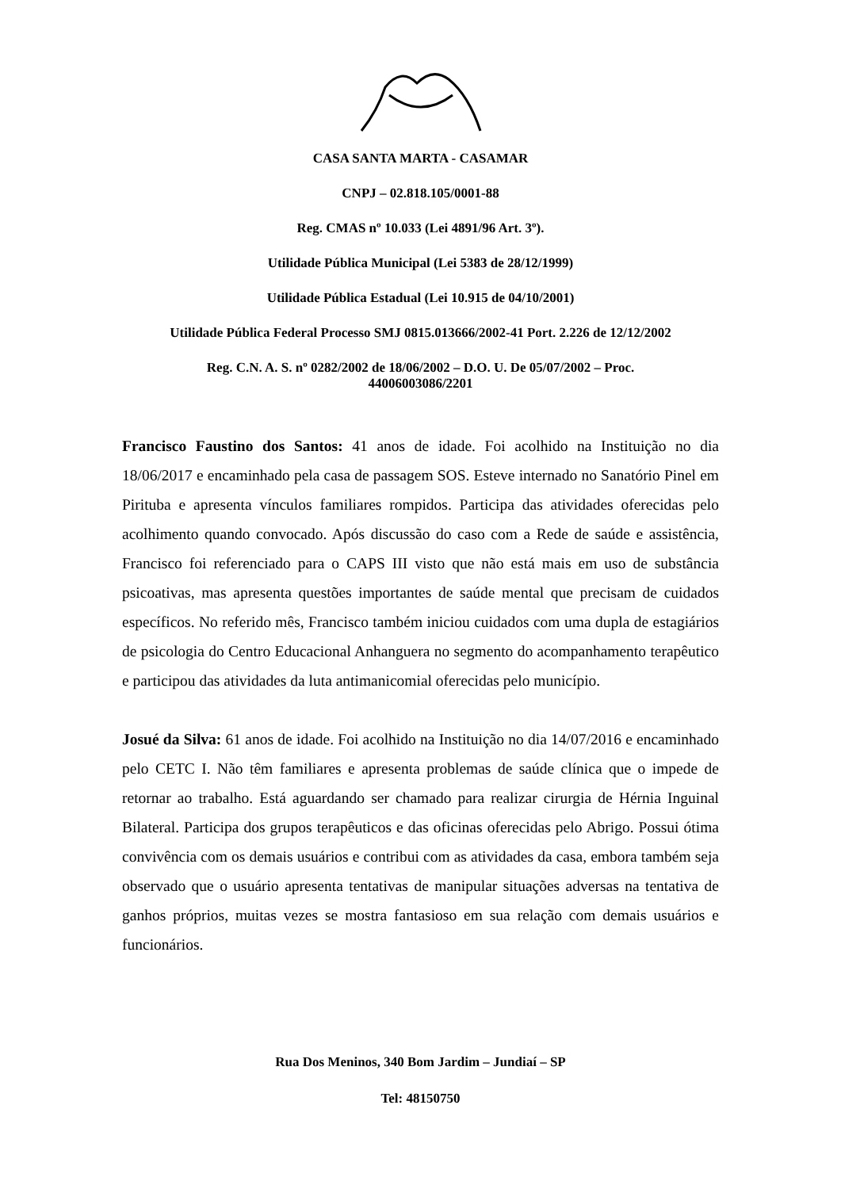CASA SANTA MARTA - CASAMAR
CNPJ – 02.818.105/0001-88
Reg. CMAS nº 10.033 (Lei 4891/96 Art. 3º).
Utilidade Pública Municipal (Lei 5383 de 28/12/1999)
Utilidade Pública Estadual (Lei 10.915 de 04/10/2001)
Utilidade Pública Federal Processo SMJ 0815.013666/2002-41 Port. 2.226 de 12/12/2002
Reg. C.N. A. S. nº 0282/2002 de 18/06/2002 – D.O. U. De 05/07/2002 – Proc.
44006003086/2201
Francisco Faustino dos Santos: 41 anos de idade. Foi acolhido na Instituição no dia 18/06/2017 e encaminhado pela casa de passagem SOS. Esteve internado no Sanatório Pinel em Pirituba e apresenta vínculos familiares rompidos. Participa das atividades oferecidas pelo acolhimento quando convocado. Após discussão do caso com a Rede de saúde e assistência, Francisco foi referenciado para o CAPS III visto que não está mais em uso de substância psicoativas, mas apresenta questões importantes de saúde mental que precisam de cuidados específicos. No referido mês, Francisco também iniciou cuidados com uma dupla de estagiários de psicologia do Centro Educacional Anhanguera no segmento do acompanhamento terapêutico e participou das atividades da luta antimanicomial oferecidas pelo município.
Josué da Silva: 61 anos de idade. Foi acolhido na Instituição no dia 14/07/2016 e encaminhado pelo CETC I. Não têm familiares e apresenta problemas de saúde clínica que o impede de retornar ao trabalho. Está aguardando ser chamado para realizar cirurgia de Hérnia Inguinal Bilateral. Participa dos grupos terapêuticos e das oficinas oferecidas pelo Abrigo. Possui ótima convivência com os demais usuários e contribui com as atividades da casa, embora também seja observado que o usuário apresenta tentativas de manipular situações adversas na tentativa de ganhos próprios, muitas vezes se mostra fantasioso em sua relação com demais usuários e funcionários.
Rua Dos Meninos, 340 Bom Jardim – Jundiaí – SP
Tel: 48150750